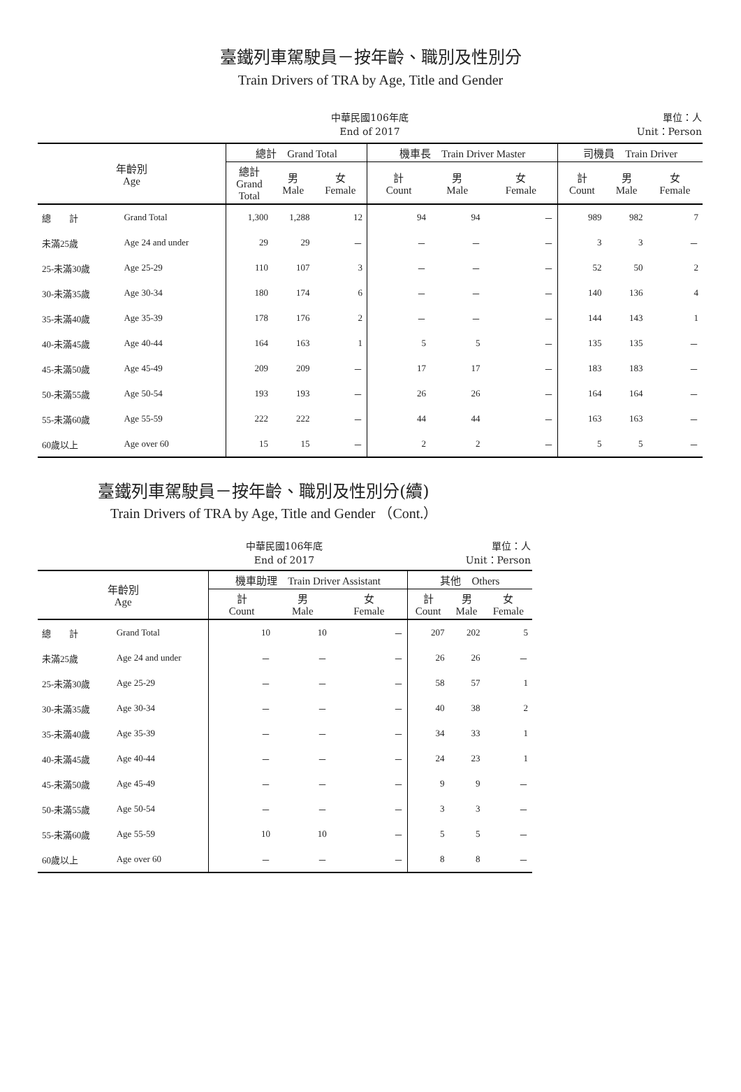臺鐵列車駕駛員－按年齡、職別及性別分
Train Drivers of TRA by Age, Title and Gender
中華民國106年底
End of 2017
單位：人
Unit：Person
| 年齡別 Age | | 總計 Grand Total | | | 機車長 Train Driver Master | | | 司機員 Train Driver | | |
| --- | --- | --- | --- | --- | --- | --- | --- | --- | --- | --- |
| | | 總計 Grand Total | 男 Male | 女 Female | 計 Count | 男 Male | 女 Female | 計 Count | 男 Male | 女 Female |
| 總 計 | Grand Total | 1,300 | 1,288 | 12 | 94 | 94 | － | 989 | 982 | 7 |
| 未滿25歲 | Age 24 and under | 29 | 29 | － | － | － | － | 3 | 3 | － |
| 25-未滿30歲 | Age 25-29 | 110 | 107 | 3 | － | － | － | 52 | 50 | 2 |
| 30-未滿35歲 | Age 30-34 | 180 | 174 | 6 | － | － | － | 140 | 136 | 4 |
| 35-未滿40歲 | Age 35-39 | 178 | 176 | 2 | － | － | － | 144 | 143 | 1 |
| 40-未滿45歲 | Age 40-44 | 164 | 163 | 1 | 5 | 5 | － | 135 | 135 | － |
| 45-未滿50歲 | Age 45-49 | 209 | 209 | － | 17 | 17 | － | 183 | 183 | － |
| 50-未滿55歲 | Age 50-54 | 193 | 193 | － | 26 | 26 | － | 164 | 164 | － |
| 55-未滿60歲 | Age 55-59 | 222 | 222 | － | 44 | 44 | － | 163 | 163 | － |
| 60歲以上 | Age over 60 | 15 | 15 | － | 2 | 2 | － | 5 | 5 | － |
臺鐵列車駕駛員－按年齡、職別及性別分(續)
Train Drivers of TRA by Age, Title and Gender （Cont.）
中華民國106年底
End of 2017
單位：人
Unit：Person
| 年齡別 Age | | 機車助理 Train Driver Assistant | | | 其他 Others | | |
| --- | --- | --- | --- | --- | --- | --- | --- |
| | | 計 Count | 男 Male | 女 Female | 計 Count | 男 Male | 女 Female |
| 總 計 | Grand Total | 10 | 10 | － | 207 | 202 | 5 |
| 未滿25歲 | Age 24 and under | － | － | － | 26 | 26 | － |
| 25-未滿30歲 | Age 25-29 | － | － | － | 58 | 57 | 1 |
| 30-未滿35歲 | Age 30-34 | － | － | － | 40 | 38 | 2 |
| 35-未滿40歲 | Age 35-39 | － | － | － | 34 | 33 | 1 |
| 40-未滿45歲 | Age 40-44 | － | － | － | 24 | 23 | 1 |
| 45-未滿50歲 | Age 45-49 | － | － | － | 9 | 9 | － |
| 50-未滿55歲 | Age 50-54 | － | － | － | 3 | 3 | － |
| 55-未滿60歲 | Age 55-59 | 10 | 10 | － | 5 | 5 | － |
| 60歲以上 | Age over 60 | － | － | － | 8 | 8 | － |